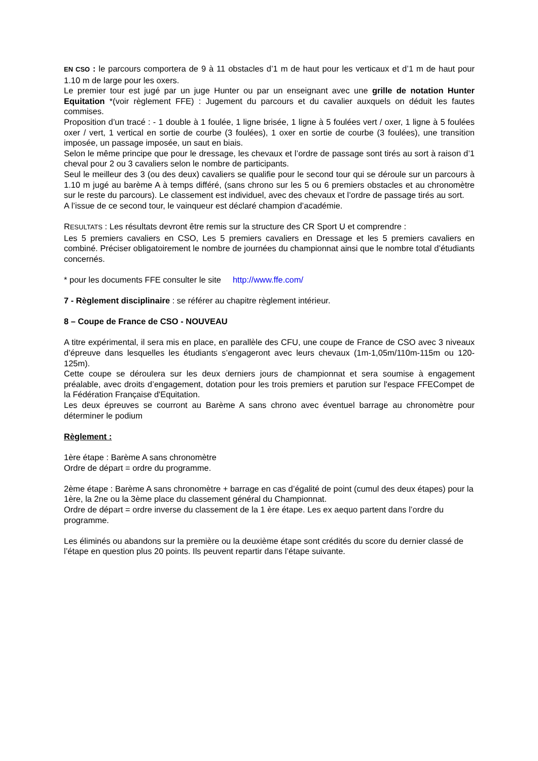EN CSO : le parcours comportera de 9 à 11 obstacles d’1 m de haut pour les verticaux et d’1 m de haut pour 1.10 m de large pour les oxers.
Le premier tour est jugé par un juge Hunter ou par un enseignant avec une grille de notation Hunter Equitation *(voir règlement FFE) : Jugement du parcours et du cavalier auxquels on déduit les fautes commises.
Proposition d’un tracé : - 1 double à 1 foulée, 1 ligne brisée, 1 ligne à 5 foulées vert / oxer, 1 ligne à 5 foulées oxer / vert, 1 vertical en sortie de courbe (3 foulées), 1 oxer en sortie de courbe (3 foulées), une transition imposée, un passage imposée, un saut en biais.
Selon le même principe que pour le dressage, les chevaux et l’ordre de passage sont tirés au sort à raison d’1 cheval pour 2 ou 3 cavaliers selon le nombre de participants.
Seul le meilleur des 3 (ou des deux) cavaliers se qualifie pour le second tour qui se déroule sur un parcours à 1.10 m jugé au barème A à temps différé, (sans chrono sur les 5 ou 6 premiers obstacles et au chronomètre sur le reste du parcours). Le classement est individuel, avec des chevaux et l’ordre de passage tirés au sort.
A l’issue de ce second tour, le vainqueur est déclaré champion d’académie.
RESULTATS : Les résultats devront être remis sur la structure des CR Sport U et comprendre :
Les 5 premiers cavaliers en CSO, Les 5 premiers cavaliers en Dressage et les 5 premiers cavaliers en combiné. Préciser obligatoirement le nombre de journées du championnat ainsi que le nombre total d’étudiants concernés.
* pour les documents FFE consulter le site http://www.ffe.com/
7 - Règlement disciplinaire : se référer au chapitre règlement intérieur.
8 – Coupe de France de CSO - NOUVEAU
A titre expérimental, il sera mis en place, en parallèle des CFU, une coupe de France de CSO avec 3 niveaux d’épreuve dans lesquelles les étudiants s’engageront avec leurs chevaux (1m-1,05m/110m-115m ou 120-125m).
Cette coupe se déroulera sur les deux derniers jours de championnat et sera soumise à engagement préalable, avec droits d’engagement, dotation pour les trois premiers et parution sur l'espace FFECompet de la Fédération Française d'Equitation.
Les deux épreuves se courront au Barème A sans chrono avec éventuel barrage au chronomètre pour déterminer le podium
Règlement :
1ère étape : Barème A sans chronomètre
Ordre de départ = ordre du programme.
2ème étape : Barème A sans chronomètre + barrage en cas d’égalité de point (cumul des deux étapes) pour la 1ère, la 2ne ou la 3ème place du classement général du Championnat.
Ordre de départ = ordre inverse du classement de la 1 ère étape. Les ex aequo partent dans l’ordre du programme.
Les éliminés ou abandons sur la première ou la deuxième étape sont crédités du score du dernier classé de l’étape en question plus 20 points. Ils peuvent repartir dans l’étape suivante.